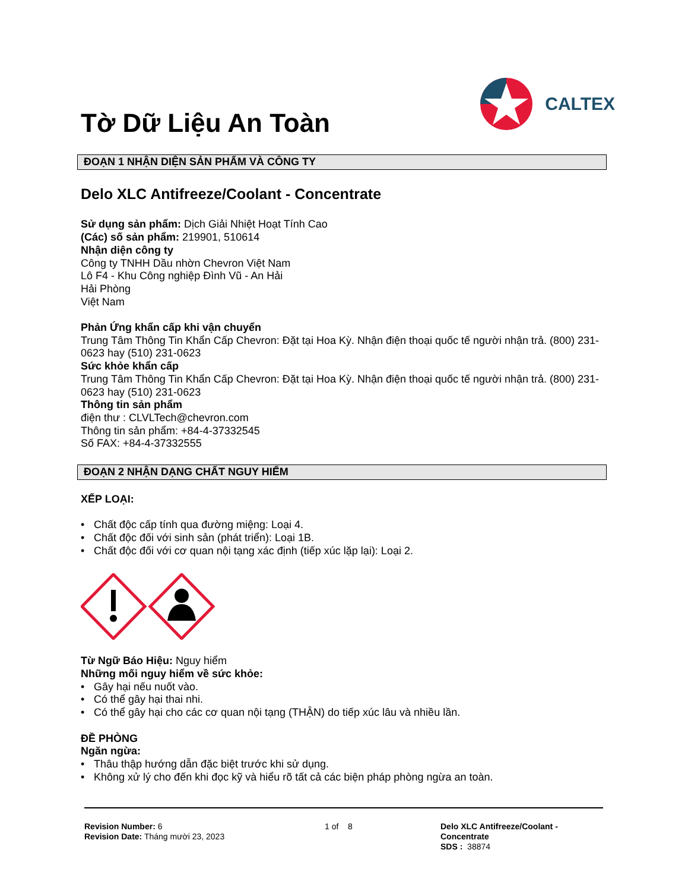Tờ Dữ Liệu An Toàn
CALTEX
ĐOẠN 1 NHẬN DIỆN SẢN PHẨM VÀ CÔNG TY
Delo XLC Antifreeze/Coolant - Concentrate
Sử dụng sản phẩm: Dịch Giải Nhiệt Hoạt Tính Cao
(Các) số sản phẩm: 219901, 510614
Nhận diện công ty
Công ty TNHH Dầu nhờn Chevron Việt Nam
Lô F4 - Khu Công nghiệp Đình Vũ - An Hải
Hải Phòng
Việt Nam
Phản Ứng khẩn cấp khi vận chuyển
Trung Tâm Thông Tin Khẩn Cấp Chevron: Đặt tại Hoa Kỳ. Nhận điện thoại quốc tế người nhận trả. (800) 231-0623 hay (510) 231-0623
Sức khỏe khẩn cấp
Trung Tâm Thông Tin Khẩn Cấp Chevron: Đặt tại Hoa Kỳ. Nhận điện thoại quốc tế người nhận trả. (800) 231-0623 hay (510) 231-0623
Thông tin sản phẩm
điện thư : CLVLTech@chevron.com
Thông tin sản phẩm: +84-4-37332545
Số FAX: +84-4-37332555
ĐOẠN 2 NHẬN DẠNG CHẤT NGUY HIỂM
XẾP LOẠI:
• Chất độc cấp tính qua đường miệng: Loại 4.
• Chất độc đối với sinh sản (phát triển): Loại 1B.
• Chất độc đối với cơ quan nội tạng xác định (tiếp xúc lặp lại): Loại 2.
Từ Ngữ Báo Hiệu: Nguy hiểm
Những mối nguy hiểm về sức khỏe:
• Gây hại nếu nuốt vào.
• Có thể gây hại thai nhi.
• Có thể gây hại cho các cơ quan nội tạng (THẬN) do tiếp xúc lâu và nhiều lần.
ĐỀ PHÒNG
Ngăn ngừa:
• Thâu thập hướng dẫn đặc biệt trước khi sử dụng.
• Không xử lý cho đến khi đọc kỹ và hiểu rõ tất cả các biện pháp phòng ngừa an toàn.
Revision Number: 6
Revision Date: Tháng mười 23, 2023
1 of 8 Delo XLC Antifreeze/Coolant -
Concentrate
SDS : 38874